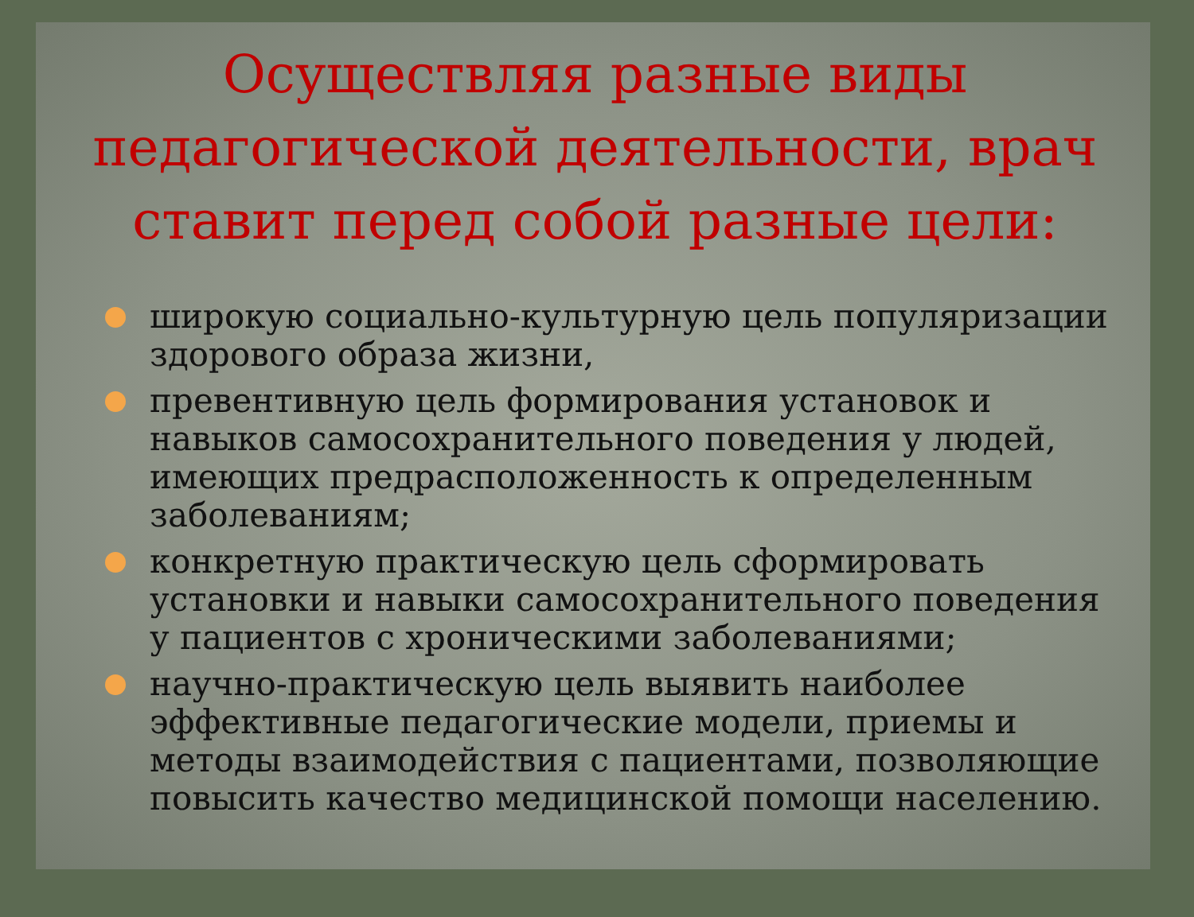Осуществляя разные виды педагогической деятельности, врач ставит перед собой разные цели:
широкую социально-культурную цель популяризации здорового образа жизни,
превентивную цель формирования установок и навыков самосохранительного поведения у людей, имеющих предрасположенность к определенным заболеваниям;
конкретную практическую цель сформировать установки и навыки самосохранительного поведения у пациентов с хроническими заболеваниями;
научно-практическую цель выявить наиболее эффективные педагогические модели, приемы и методы взаимодействия с пациентами, позволяющие повысить качество медицинской помощи населению.